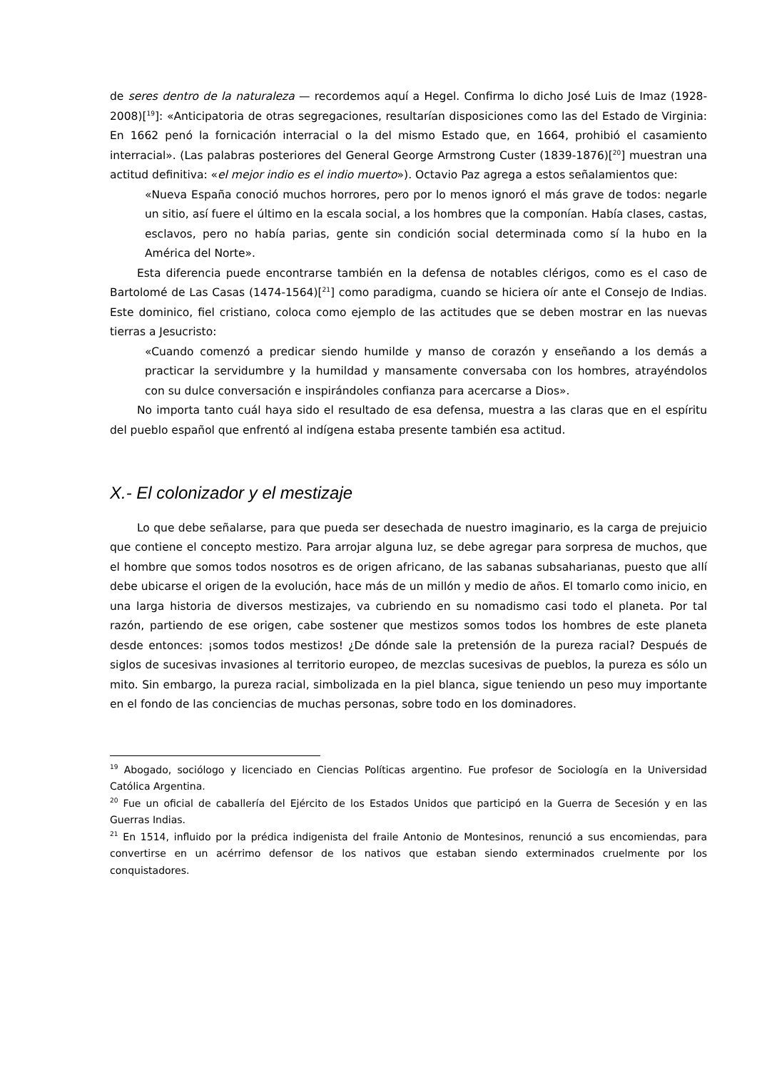de seres dentro de la naturaleza — recordemos aquí a Hegel. Confirma lo dicho José Luis de Imaz (1928-2008)[<sup>19</sup>]: «Anticipatoria de otras segregaciones, resultarían disposiciones como las del Estado de Virginia: En 1662 penó la fornicación interracial o la del mismo Estado que, en 1664, prohibió el casamiento interracial». (Las palabras posteriores del General George Armstrong Custer (1839-1876)[<sup>20</sup>] muestran una actitud definitiva: «el mejor indio es el indio muerto»). Octavio Paz agrega a estos señalamientos que:
«Nueva España conoció muchos horrores, pero por lo menos ignoró el más grave de todos: negarle un sitio, así fuere el último en la escala social, a los hombres que la componían. Había clases, castas, esclavos, pero no había parias, gente sin condición social determinada como sí la hubo en la América del Norte».
Esta diferencia puede encontrarse también en la defensa de notables clérigos, como es el caso de Bartolomé de Las Casas (1474-1564)[<sup>21</sup>] como paradigma, cuando se hiciera oír ante el Consejo de Indias. Este dominico, fiel cristiano, coloca como ejemplo de las actitudes que se deben mostrar en las nuevas tierras a Jesucristo:
«Cuando comenzó a predicar siendo humilde y manso de corazón y enseñando a los demás a practicar la servidumbre y la humildad y mansamente conversaba con los hombres, atrayéndolos con su dulce conversación e inspirándoles confianza para acercarse a Dios».
No importa tanto cuál haya sido el resultado de esa defensa, muestra a las claras que en el espíritu del pueblo español que enfrentó al indígena estaba presente también esa actitud.
X.- El colonizador y el mestizaje
Lo que debe señalarse, para que pueda ser desechada de nuestro imaginario, es la carga de prejuicio que contiene el concepto mestizo. Para arrojar alguna luz, se debe agregar para sorpresa de muchos, que el hombre que somos todos nosotros es de origen africano, de las sabanas subsaharianas, puesto que allí debe ubicarse el origen de la evolución, hace más de un millón y medio de años. El tomarlo como inicio, en una larga historia de diversos mestizajes, va cubriendo en su nomadismo casi todo el planeta. Por tal razón, partiendo de ese origen, cabe sostener que mestizos somos todos los hombres de este planeta desde entonces: ¡somos todos mestizos! ¿De dónde sale la pretensión de la pureza racial? Después de siglos de sucesivas invasiones al territorio europeo, de mezclas sucesivas de pueblos, la pureza es sólo un mito. Sin embargo, la pureza racial, simbolizada en la piel blanca, sigue teniendo un peso muy importante en el fondo de las conciencias de muchas personas, sobre todo en los dominadores.
<sup>19</sup> Abogado, sociólogo y licenciado en Ciencias Políticas argentino. Fue profesor de Sociología en la Universidad Católica Argentina.
<sup>20</sup> Fue un oficial de caballería del Ejército de los Estados Unidos que participó en la Guerra de Secesión y en las Guerras Indias.
<sup>21</sup> En 1514, influido por la prédica indigenista del fraile Antonio de Montesinos, renunció a sus encomiendas, para convertirse en un acérrimo defensor de los nativos que estaban siendo exterminados cruelmente por los conquistadores.